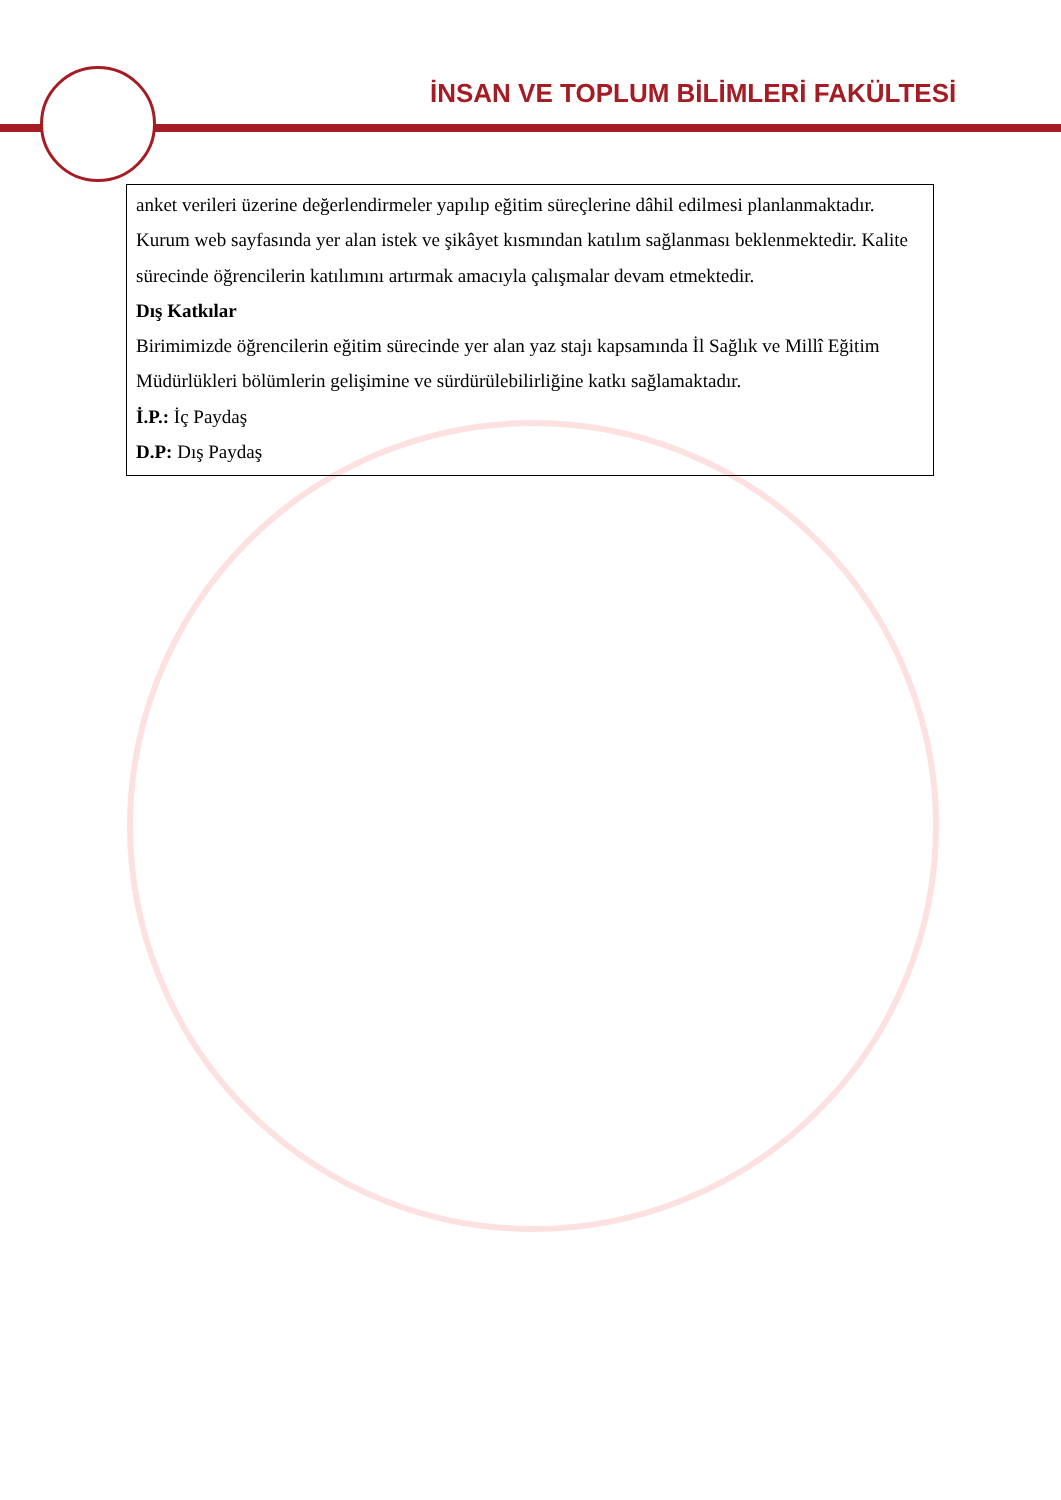İNSAN VE TOPLUM BİLİMLERİ FAKÜLTESİ
anket verileri üzerine değerlendirmeler yapılıp eğitim süreçlerine dâhil edilmesi planlanmaktadır. Kurum web sayfasında yer alan istek ve şikâyet kısmından katılım sağlanması beklenmektedir. Kalite sürecinde öğrencilerin katılımını artırmak amacıyla çalışmalar devam etmektedir.
Dış Katkılar
Birimimizde öğrencilerin eğitim sürecinde yer alan yaz stajı kapsamında İl Sağlık ve Millî Eğitim Müdürlükleri bölümlerin gelişimine ve sürdürülebilirliğine katkı sağlamaktadır.
İ.P.: İç Paydaş
D.P: Dış Paydaş